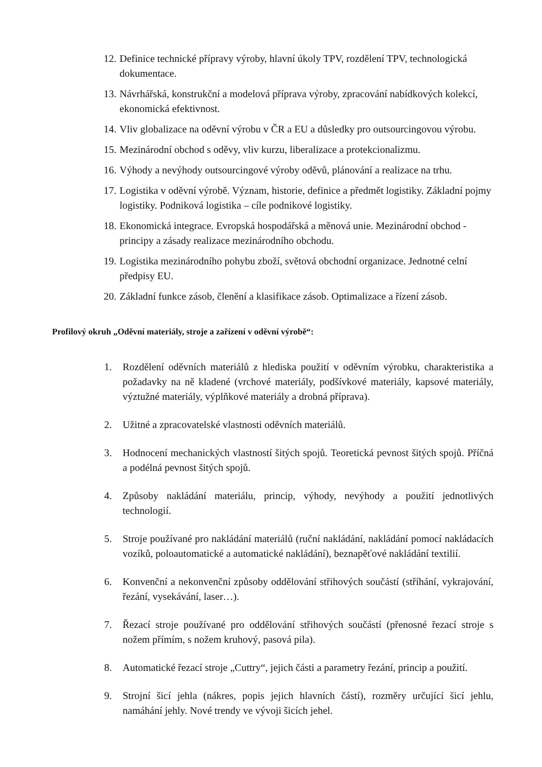12. Definice technické přípravy výroby, hlavní úkoly TPV, rozdělení TPV, technologická dokumentace.
13. Návrhářská, konstrukční a modelová příprava výroby, zpracování nabídkových kolekcí, ekonomická efektivnost.
14. Vliv globalizace na oděvní výrobu v ČR a EU a důsledky pro outsourcingovou výrobu.
15. Mezinárodní obchod s oděvy, vliv kurzu, liberalizace a protekcionalizmu.
16. Výhody a nevýhody outsourcingové výroby oděvů, plánování a realizace na trhu.
17. Logistika v oděvní výrobě. Význam, historie, definice a předmět logistiky. Základní pojmy logistiky. Podniková logistika – cíle podnikové logistiky.
18. Ekonomická integrace. Evropská hospodářská a měnová unie. Mezinárodní obchod - principy a zásady realizace mezinárodního obchodu.
19. Logistika mezinárodního pohybu zboží, světová obchodní organizace. Jednotné celní předpisy EU.
20. Základní funkce zásob, členění a klasifikace zásob. Optimalizace a řízení zásob.
Profilový okruh „Oděvní materiály, stroje a zařízení v oděvní výrobě“:
1. Rozdělení oděvních materiálů z hlediska použití v oděvním výrobku, charakteristika a požadavky na ně kladené (vrchové materiály, podšívkové materiály, kapsové materiály, výztužné materiály, výplňkové materiály a drobná příprava).
2. Užitné a zpracovatelské vlastnosti oděvních materiálů.
3. Hodnocení mechanických vlastností šitých spojů. Teoretická pevnost šitých spojů. Příčná a podélná pevnost šitých spojů.
4. Způsoby nakládání materiálu, princip, výhody, nevýhody a použití jednotlivých technologií.
5. Stroje používané pro nakládání materiálů (ruční nakládání, nakládání pomocí nakládacích vozíků, poloautomatické a automatické nakládání), beznapěťové nakládání textilií.
6. Konvenční a nekonvenční způsoby oddělování střihových součástí (stříhání, vykrajování, řezání, vysekávání, laser…).
7. Řezací stroje používané pro oddělování střihových součástí (přenosné řezací stroje s nožem přímím, s nožem kruhový, pasová pila).
8. Automatické řezací stroje „Cuttry“, jejich části a parametry řezání, princip a použití.
9. Strojní šicí jehla (nákres, popis jejich hlavních částí), rozměry určující šicí jehlu, namáhání jehly. Nové trendy ve vývoji šicích jehel.